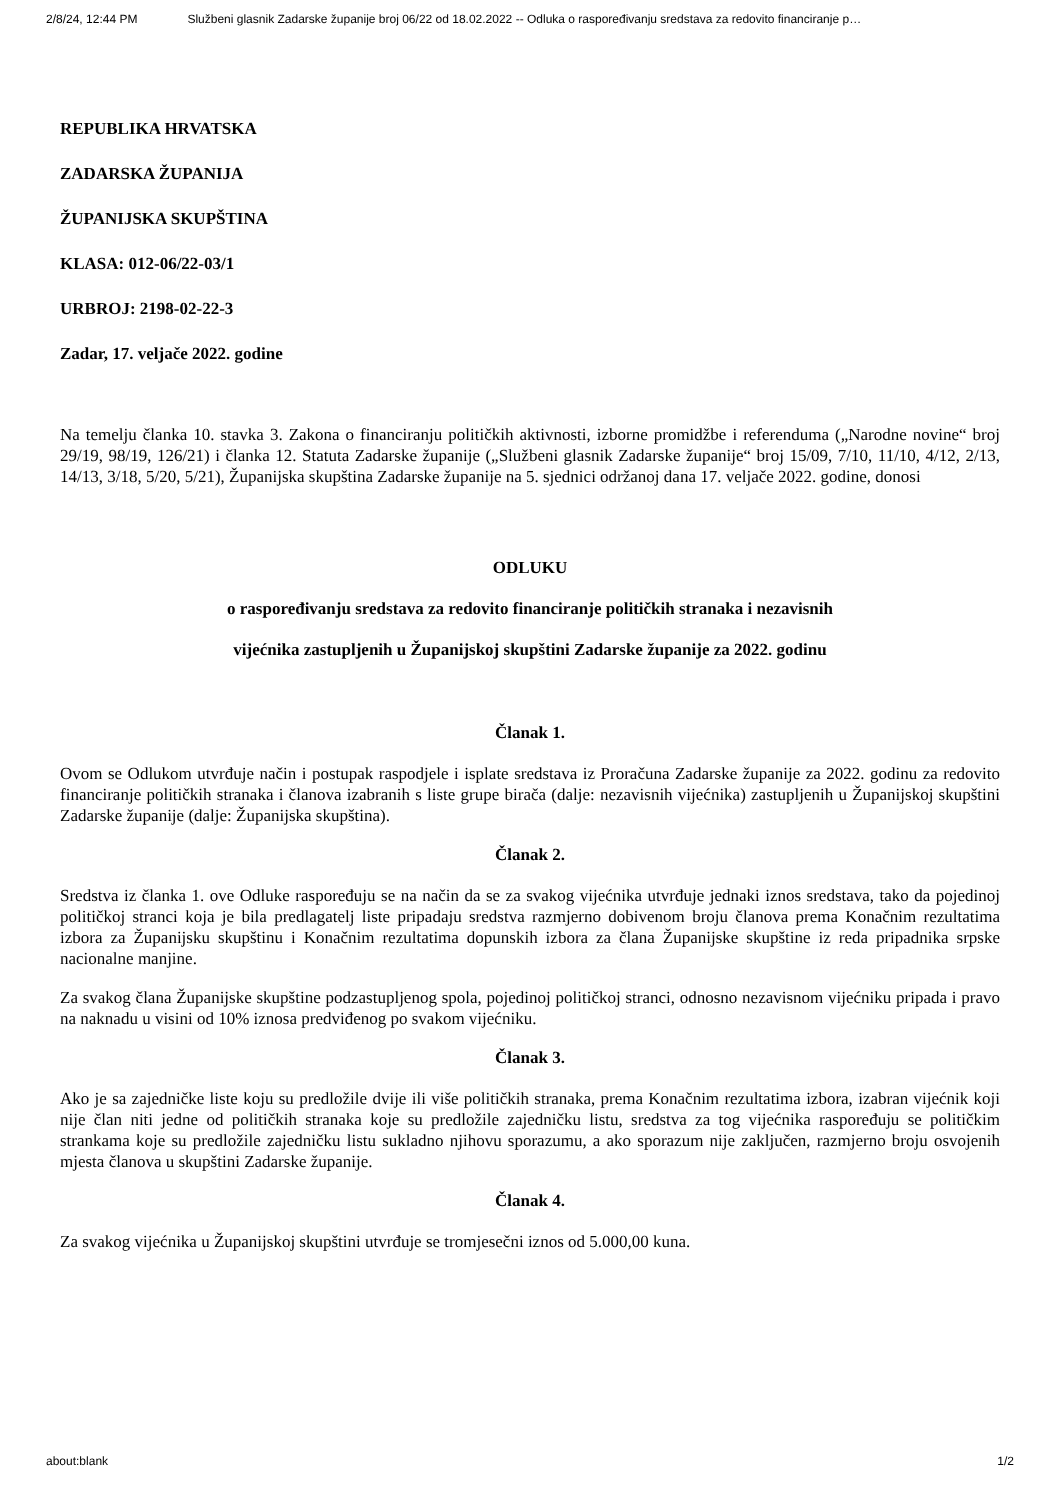2/8/24, 12:44 PM Službeni glasnik Zadarske županije broj 06/22 od 18.02.2022 -- Odluka o raspoređivanju sredstava za redovito financiranje p…
REPUBLIKA HRVATSKA
ZADARSKA ŽUPANIJA
ŽUPANIJSKA SKUPŠTINA
KLASA: 012-06/22-03/1
URBROJ: 2198-02-22-3
Zadar, 17. veljače 2022. godine
Na temelju članka 10. stavka 3. Zakona o financiranju političkih aktivnosti, izborne promidžbe i referenduma („Narodne novine“ broj 29/19, 98/19, 126/21) i članka 12. Statuta Zadarske županije („Službeni glasnik Zadarske županije“ broj 15/09, 7/10, 11/10, 4/12, 2/13, 14/13, 3/18, 5/20, 5/21), Županijska skupština Zadarske županije na 5. sjednici održanoj dana 17. veljače 2022. godine, donosi
ODLUKU
o raspoređivanju sredstava za redovito financiranje političkih stranaka i nezavisnih
vijećnika zastupljenih u Županijskoj skupštini Zadarske županije za 2022. godinu
Članak 1.
Ovom se Odlukom utvrđuje način i postupak raspodjele i isplate sredstava iz Proračuna Zadarske županije za 2022. godinu za redovito financiranje političkih stranaka i članova izabranih s liste grupe birača (dalje: nezavisnih vijećnika) zastupljenih u Županijskoj skupštini Zadarske županije (dalje: Županijska skupština).
Članak 2.
Sredstva iz članka 1. ove Odluke raspoređuju se na način da se za svakog vijećnika utvrđuje jednaki iznos sredstava, tako da pojedinoj političkoj stranci koja je bila predlagatelj liste pripadaju sredstva razmjerno dobivenom broju članova prema Konačnim rezultatima izbora za Županijsku skupštinu i Konačnim rezultatima dopunskih izbora za člana Županijske skupštine iz reda pripadnika srpske nacionalne manjine.
Za svakog člana Županijske skupštine podzastupljenog spola, pojedinoj političkoj stranci, odnosno nezavisnom vijećniku pripada i pravo na naknadu u visini od 10% iznosa predviđenog po svakom vijećniku.
Članak 3.
Ako je sa zajedničke liste koju su predložile dvije ili više političkih stranaka, prema Konačnim rezultatima izbora, izabran vijećnik koji nije član niti jedne od političkih stranaka koje su predložile zajedničku listu, sredstva za tog vijećnika raspoređuju se političkim strankama koje su predložile zajedničku listu sukladno njihovu sporazumu, a ako sporazum nije zaključen, razmjerno broju osvojenih mjesta članova u skupštini Zadarske županije.
Članak 4.
Za svakog vijećnika u Županijskoj skupštini utvrđuje se tromjesečni iznos od 5.000,00 kuna.
about:blank 1/2